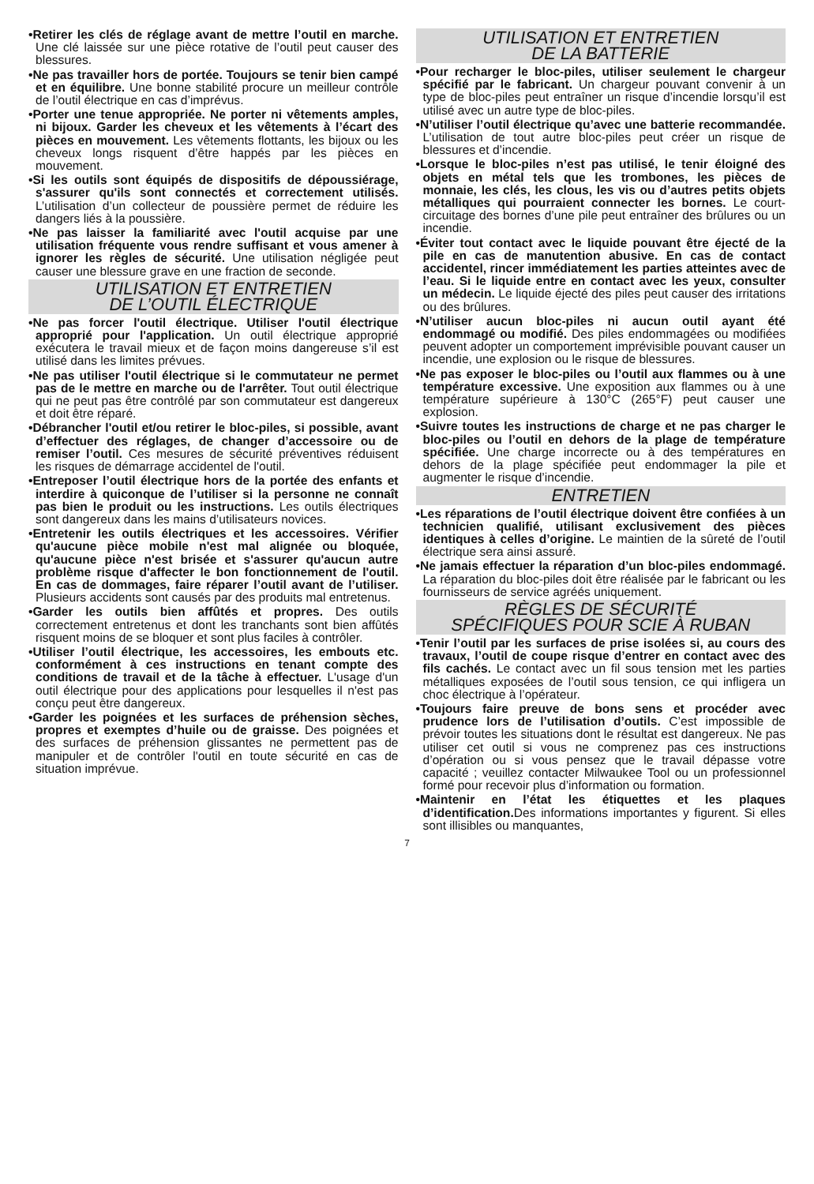•Retirer les clés de réglage avant de mettre l’outil en marche. Une clé laissée sur une pièce rotative de l’outil peut causer des blessures.
•Ne pas travailler hors de portée. Toujours se tenir bien campé et en équilibre. Une bonne stabilité procure un meilleur contrôle de l’outil électrique en cas d’imprévus.
•Porter une tenue appropriée. Ne porter ni vêtements amples, ni bijoux. Garder les cheveux et les vêtements à l’écart des pièces en mouvement. Les vêtements flottants, les bijoux ou les cheveux longs risquent d’être happés par les pièces en mouvement.
•Si les outils sont équipés de dispositifs de dépoussiérage, s'assurer qu'ils sont connectés et correctement utilisés. L’utilisation d’un collecteur de poussière permet de réduire les dangers liés à la poussière.
•Ne pas laisser la familiarité avec l'outil acquise par une utilisation fréquente vous rendre suffisant et vous amener à ignorer les règles de sécurité. Une utilisation négligée peut causer une blessure grave en une fraction de seconde.
UTILISATION ET ENTRETIEN
DE L’OUTIL ÉLECTRIQUE
•Ne pas forcer l'outil électrique. Utiliser l'outil électrique approprié pour l'application. Un outil électrique approprié exécutera le travail mieux et de façon moins dangereuse s’il est utilisé dans les limites prévues.
•Ne pas utiliser l'outil électrique si le commutateur ne permet pas de le mettre en marche ou de l'arrêter. Tout outil électrique qui ne peut pas être contrôlé par son commutateur est dangereux et doit être réparé.
•Débrancher l'outil et/ou retirer le bloc-piles, si possible, avant d’effectuer des réglages, de changer d’accessoire ou de remiser l’outil. Ces mesures de sécurité préventives réduisent les risques de démarrage accidentel de l'outil.
•Entreposer l’outil électrique hors de la portée des enfants et interdire à quiconque de l’utiliser si la personne ne connaît pas bien le produit ou les instructions. Les outils électriques sont dangereux dans les mains d’utilisateurs novices.
•Entretenir les outils électriques et les accessoires. Vérifier qu'aucune pièce mobile n'est mal alignée ou bloquée, qu'aucune pièce n'est brisée et s'assurer qu'aucun autre problème risque d'affecter le bon fonctionnement de l'outil. En cas de dommages, faire réparer l’outil avant de l’utiliser. Plusieurs accidents sont causés par des produits mal entretenus.
•Garder les outils bien affûtés et propres. Des outils correctement entretenus et dont les tranchants sont bien affûtés risquent moins de se bloquer et sont plus faciles à contrôler.
•Utiliser l’outil électrique, les accessoires, les embouts etc. conformément à ces instructions en tenant compte des conditions de travail et de la tâche à effectuer. L'usage d'un outil électrique pour des applications pour lesquelles il n'est pas conçu peut être dangereux.
•Garder les poignées et les surfaces de préhension sèches, propres et exemptes d’huile ou de graisse. Des poignées et des surfaces de préhension glissantes ne permettent pas de manipuler et de contrôler l'outil en toute sécurité en cas de situation imprévue.
UTILISATION ET ENTRETIEN
DE LA BATTERIE
•Pour recharger le bloc-piles, utiliser seulement le chargeur spécifié par le fabricant. Un chargeur pouvant convenir à un type de bloc-piles peut entraîner un risque d’incendie lorsqu’il est utilisé avec un autre type de bloc-piles.
•N’utiliser l’outil électrique qu’avec une batterie recommandée. L’utilisation de tout autre bloc-piles peut créer un risque de blessures et d’incendie.
•Lorsque le bloc-piles n’est pas utilisé, le tenir éloigné des objets en métal tels que les trombones, les pièces de monnaie, les clés, les clous, les vis ou d’autres petits objets métalliques qui pourraient connecter les bornes. Le court-circuitage des bornes d’une pile peut entraîner des brûlures ou un incendie.
•Éviter tout contact avec le liquide pouvant être éjecté de la pile en cas de manutention abusive. En cas de contact accidentel, rincer immédiatement les parties atteintes avec de l’eau. Si le liquide entre en contact avec les yeux, consulter un médecin. Le liquide éjecté des piles peut causer des irritations ou des brûlures.
•N’utiliser aucun bloc-piles ni aucun outil ayant été endommagé ou modifié. Des piles endommagées ou modifiées peuvent adopter un comportement imprévisible pouvant causer un incendie, une explosion ou le risque de blessures.
•Ne pas exposer le bloc-piles ou l’outil aux flammes ou à une température excessive. Une exposition aux flammes ou à une température supérieure à 130°C (265°F) peut causer une explosion.
•Suivre toutes les instructions de charge et ne pas charger le bloc-piles ou l’outil en dehors de la plage de température spécifiée. Une charge incorrecte ou à des températures en dehors de la plage spécifiée peut endommager la pile et augmenter le risque d’incendie.
ENTRETIEN
•Les réparations de l’outil électrique doivent être confiées à un technicien qualifié, utilisant exclusivement des pièces identiques à celles d’origine. Le maintien de la sûreté de l’outil électrique sera ainsi assuré.
•Ne jamais effectuer la réparation d’un bloc-piles endommagé. La réparation du bloc-piles doit être réalisée par le fabricant ou les fournisseurs de service agréés uniquement.
RÈGLES DE SÉCURITÉ
SPÉCIFIQUES POUR SCIE À RUBAN
•Tenir l’outil par les surfaces de prise isolées si, au cours des travaux, l’outil de coupe risque d’entrer en contact avec des fils cachés. Le contact avec un fil sous tension met les parties métalliques exposées de l’outil sous tension, ce qui infligera un choc électrique à l’opérateur.
•Toujours faire preuve de bons sens et procéder avec prudence lors de l’utilisation d’outils. C’est impossible de prévoir toutes les situations dont le résultat est dangereux. Ne pas utiliser cet outil si vous ne comprenez pas ces instructions d’opération ou si vous pensez que le travail dépasse votre capacité ; veuillez contacter Milwaukee Tool ou un professionnel formé pour recevoir plus d’information ou formation.
•Maintenir en l’état les étiquettes et les plaques d’identification. Des informations importantes y figurent. Si elles sont illisibles ou manquantes,
7